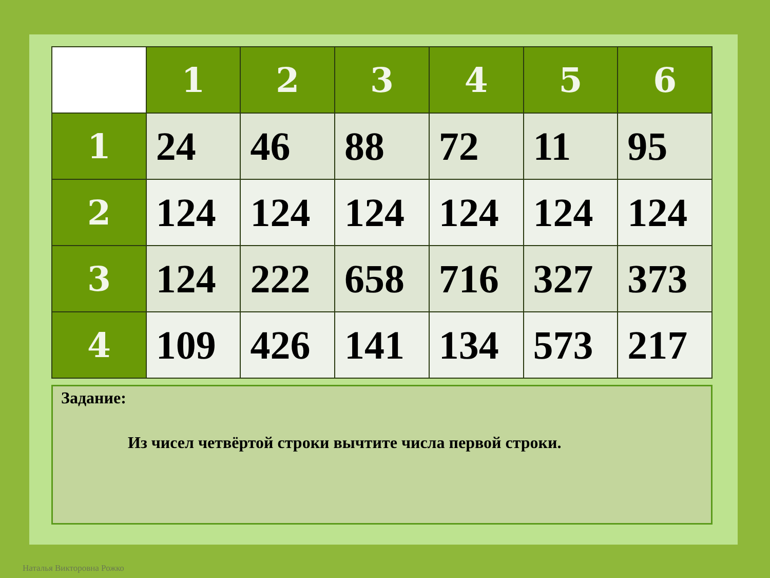| | 1 | 2 | 3 | 4 | 5 | 6 |
| --- | --- | --- | --- | --- | --- | --- |
| 1 | 24 | 46 | 88 | 72 | 11 | 95 |
| 2 | 124 | 124 | 124 | 124 | 124 | 124 |
| 3 | 124 | 222 | 658 | 716 | 327 | 373 |
| 4 | 109 | 426 | 141 | 134 | 573 | 217 |
Задание:
Из чисел четвёртой строки вычтите числа первой строки.
Наталья Викторовна Рожко